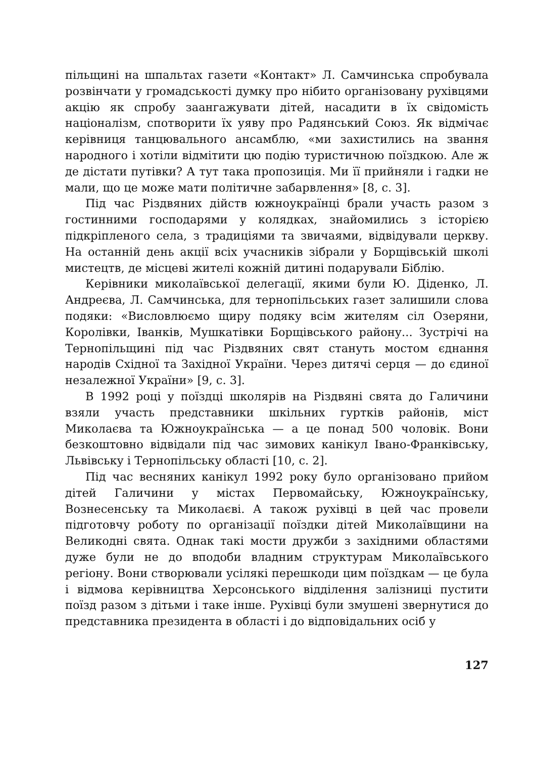пільщині на шпальтах газети «Контакт» Л. Самчинська спробувала розвінчати у громадськості думку про нібито організовану рухівцями акцію як спробу заангажувати дітей, насадити в їх свідомість націоналізм, спотворити їх уяву про Радянський Союз. Як відмічає керівниця танцювального ансамблю, «ми захистились на звання народного і хотіли відмітити цю подію туристичною поїздкою. Але ж де дістати путівки? А тут така пропозиція. Ми її прийняли і гадки не мали, що це може мати політичне забарвлення» [8, с. 3].
Під час Різдвяних дійств южноукраїнці брали участь разом з гостинними господарями у колядках, знайомились з історією підкріпленого села, з традиціями та звичаями, відвідували церкву. На останній день акції всіх учасників зібрали у Борщівській школі мистецтв, де місцеві жителі кожній дитині подарували Біблію.
Керівники миколаївської делегації, якими були Ю. Діденко, Л. Андреєва, Л. Самчинська, для тернопільських газет залишили слова подяки: «Висловлюємо щиру подяку всім жителям сіл Озеряни, Королівки, Іванків, Мушкатівки Борщівського району... Зустрічі на Тернопільщині під час Різдвяних свят стануть мостом єднання народів Східної та Західної України. Через дитячі серця — до єдиної незалежної України» [9, с. 3].
В 1992 році у поїздці школярів на Різдвяні свята до Галичини взяли участь представники шкільних гуртків районів, міст Миколаєва та Южноукраїнська — а це понад 500 чоловік. Вони безкоштовно відвідали під час зимових канікул Івано-Франківську, Львівську і Тернопільську області [10, с. 2].
Під час весняних канікул 1992 року було організовано прийом дітей Галичини у містах Первомайську, Южноукраїнську, Вознесенську та Миколаєві. А також рухівці в цей час провели підготовчу роботу по організації поїздки дітей Миколаївщини на Великодні свята. Однак такі мости дружби з західними областями дуже були не до вподоби владним структурам Миколаївського регіону. Вони створювали усілякі перешкоди цим поїздкам — це була і відмова керівництва Херсонського відділення залізниці пустити поїзд разом з дітьми і таке інше. Рухівці були змушені звернутися до представника президента в області і до відповідальних осіб у
127